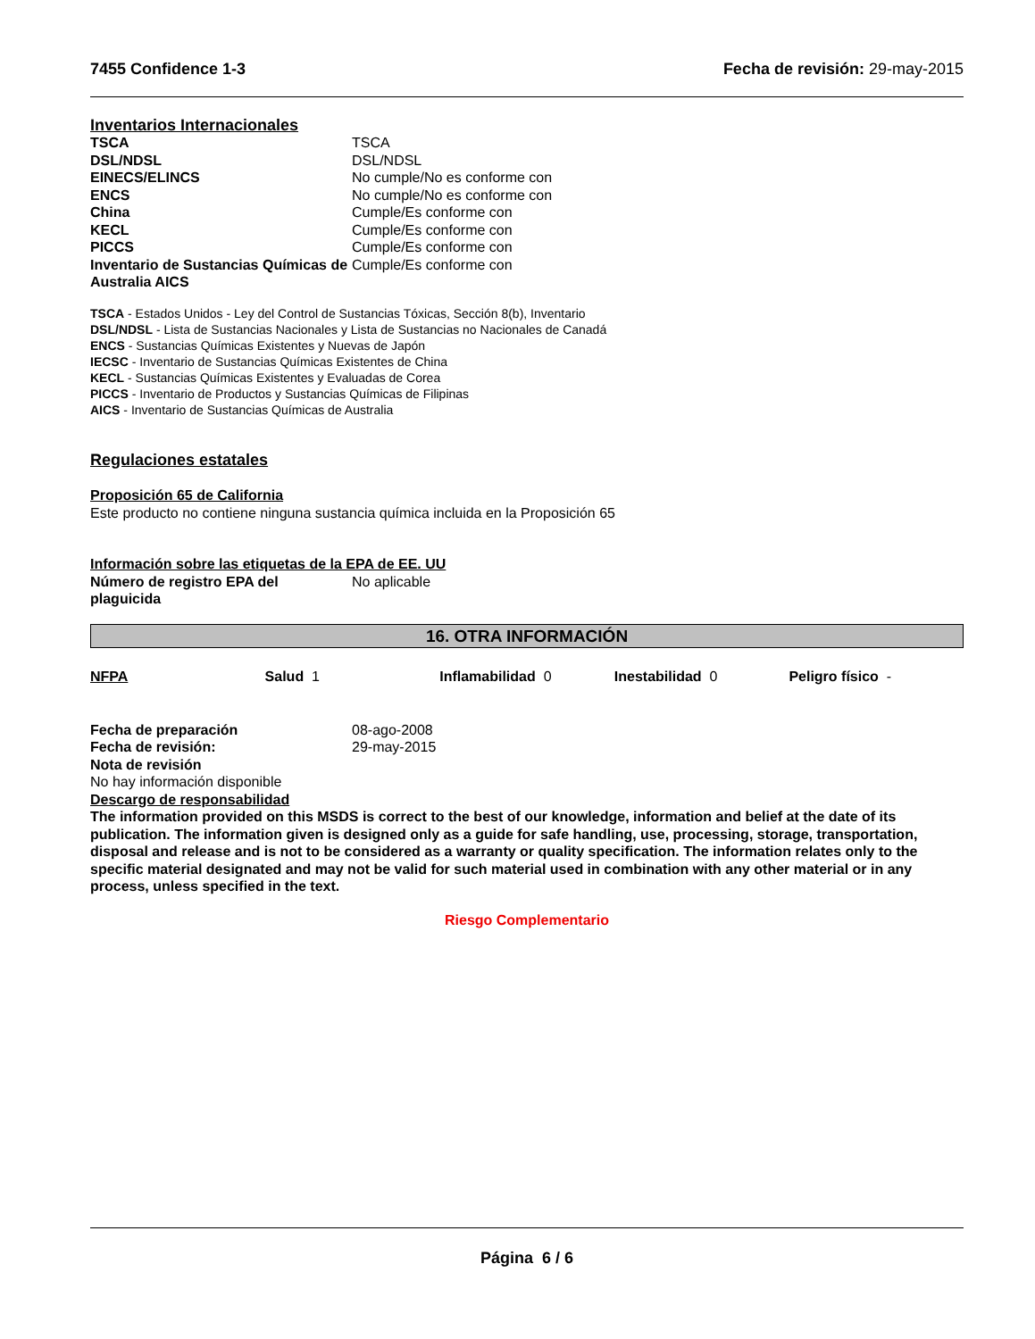7455 Confidence 1-3 Fecha de revisión: 29-may-2015
Inventarios Internacionales
| TSCA | TSCA |
| DSL/NDSL | DSL/NDSL |
| EINECS/ELINCS | No cumple/No es conforme con |
| ENCS | No cumple/No es conforme con |
| China | Cumple/Es conforme con |
| KECL | Cumple/Es conforme con |
| PICCS | Cumple/Es conforme con |
| Inventario de Sustancias Químicas de Australia AICS | Cumple/Es conforme con |
TSCA - Estados Unidos - Ley del Control de Sustancias Tóxicas, Sección 8(b), Inventario
DSL/NDSL - Lista de Sustancias Nacionales y Lista de Sustancias no Nacionales de Canadá
ENCS - Sustancias Químicas Existentes y Nuevas de Japón
IECSC - Inventario de Sustancias Químicas Existentes de China
KECL - Sustancias Químicas Existentes y Evaluadas de Corea
PICCS - Inventario de Productos y Sustancias Químicas de Filipinas
AICS - Inventario de Sustancias Químicas de Australia
Regulaciones estatales
Proposición 65 de California
Este producto no contiene ninguna sustancia química incluida en la Proposición 65
Información sobre las etiquetas de la EPA de EE. UU
| Número de registro EPA del plaguicida | No aplicable |
16. OTRA INFORMACIÓN
NFPA Salud 1 Inflamabilidad 0 Inestabilidad 0 Peligro físico -
| Fecha de preparación | 08-ago-2008 |
| Fecha de revisión: | 29-may-2015 |
| Nota de revisión | |
No hay información disponible
Descargo de responsabilidad
The information provided on this MSDS is correct to the best of our knowledge, information and belief at the date of its publication. The information given is designed only as a guide for safe handling, use, processing, storage, transportation, disposal and release and is not to be considered as a warranty or quality specification. The information relates only to the specific material designated and may not be valid for such material used in combination with any other material or in any process, unless specified in the text.
Riesgo Complementario
Página 6 / 6